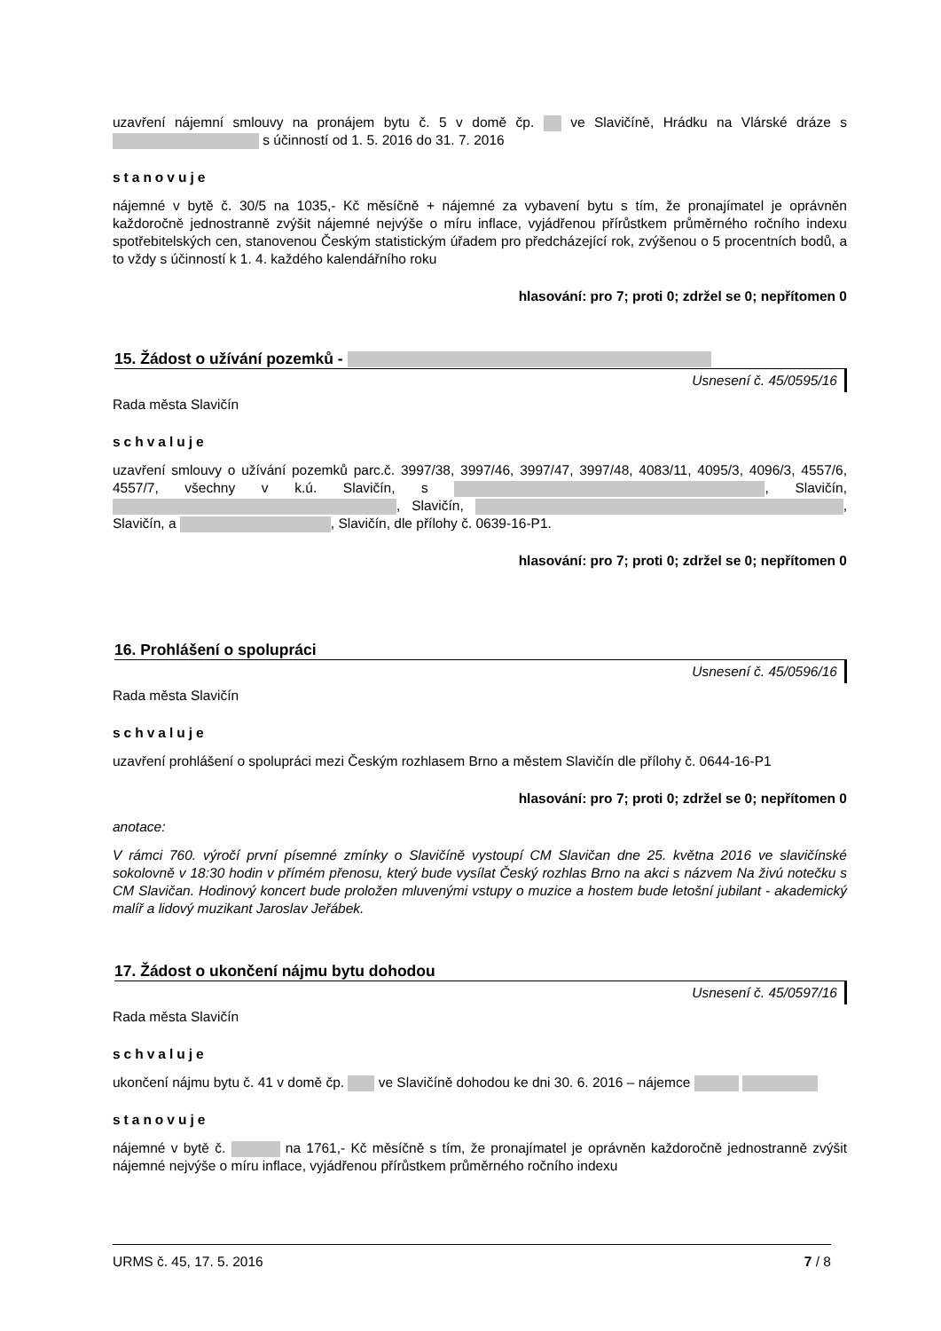uzavření nájemní smlouvy na pronájem bytu č. 5 v domě čp. ve Slavičíně, Hrádku na Vlárské dráze s s účinností od 1. 5. 2016 do 31. 7. 2016
stanovuje
nájemné v bytě č. 30/5 na 1035,- Kč měsíčně + nájemné za vybavení bytu s tím, že pronajímatel je oprávněn každoročně jednostranně zvýšit nájemné nejvýše o míru inflace, vyjádřenou přírůstkem průměrného ročního indexu spotřebitelských cen, stanovenou Českým statistickým úřadem pro předcházející rok, zvýšenou o 5 procentních bodů, a to vždy s účinností k 1. 4. každého kalendářního roku
hlasování: pro 7; proti 0; zdržel se 0; nepřítomen 0
15. Žádost o užívání pozemků -
Usnesení č. 45/0595/16
Rada města Slavičín
schvaluje
uzavření smlouvy o užívání pozemků parc.č. 3997/38, 3997/46, 3997/47, 3997/48, 4083/11, 4095/3, 4096/3, 4557/6, 4557/7, všechny v k.ú. Slavičín, s , Slavičín, , Slavičín, , Slavičín, a , Slavičín, dle přílohy č. 0639-16-P1.
hlasování: pro 7; proti 0; zdržel se 0; nepřítomen 0
16. Prohlášení o spolupráci
Usnesení č. 45/0596/16
Rada města Slavičín
schvaluje
uzavření prohlášení o spolupráci mezi Českým rozhlasem Brno a městem Slavičín dle přílohy č. 0644-16-P1
hlasování: pro 7; proti 0; zdržel se 0; nepřítomen 0
anotace:
V rámci 760. výročí první písemné zmínky o Slavičíně vystoupí CM Slavičan dne 25. května 2016 ve slavičínské sokolovně v 18:30 hodin v přímém přenosu, který bude vysílat Český rozhlas Brno na akci s názvem Na živú notečku s CM Slavičan. Hodinový koncert bude proložen mluvenými vstupy o muzice a hostem bude letošní jubilant - akademický malíř a lidový muzikant Jaroslav Jeřábek.
17. Žádost o ukončení nájmu bytu dohodou
Usnesení č. 45/0597/16
Rada města Slavičín
schvaluje
ukončení nájmu bytu č. 41 v domě čp. ve Slavičíně dohodou ke dni 30. 6. 2016 – nájemce
stanovuje
nájemné v bytě č. na 1761,- Kč měsíčně s tím, že pronajímatel je oprávněn každoročně jednostranně zvýšit nájemné nejvýše o míru inflace, vyjádřenou přírůstkem průměrného ročního indexu
URMS č. 45, 17. 5. 2016 7 / 8